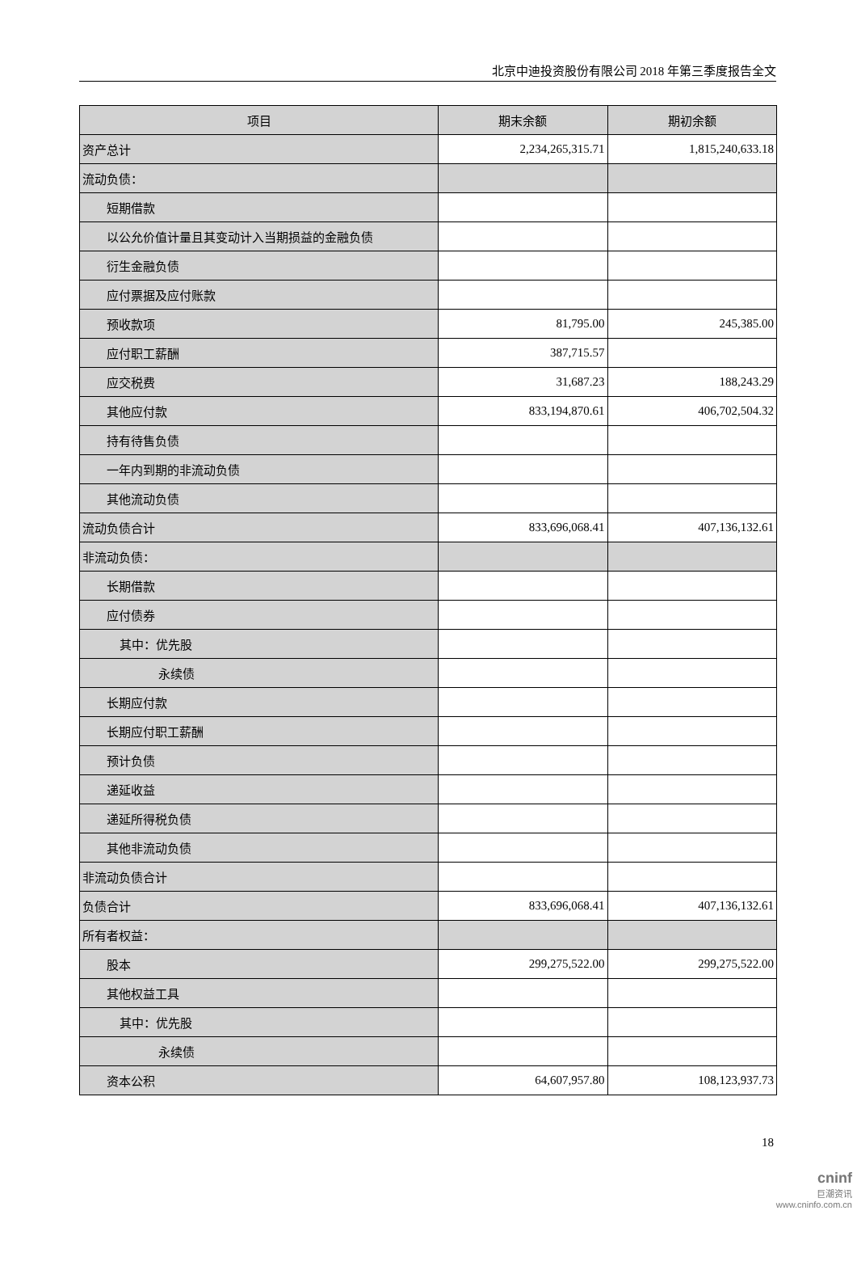北京中迪投资股份有限公司 2018 年第三季度报告全文
| 项目 | 期末余额 | 期初余额 |
| --- | --- | --- |
| 资产总计 | 2,234,265,315.71 | 1,815,240,633.18 |
| 流动负债： | | |
| 短期借款 | | |
| 以公允价值计量且其变动计入当期损益的金融负债 | | |
| 衍生金融负债 | | |
| 应付票据及应付账款 | | |
| 预收款项 | 81,795.00 | 245,385.00 |
| 应付职工薪酬 | 387,715.57 | |
| 应交税费 | 31,687.23 | 188,243.29 |
| 其他应付款 | 833,194,870.61 | 406,702,504.32 |
| 持有待售负债 | | |
| 一年内到期的非流动负债 | | |
| 其他流动负债 | | |
| 流动负债合计 | 833,696,068.41 | 407,136,132.61 |
| 非流动负债： | | |
| 长期借款 | | |
| 应付债券 | | |
| 其中：优先股 | | |
| 永续债 | | |
| 长期应付款 | | |
| 长期应付职工薪酬 | | |
| 预计负债 | | |
| 递延收益 | | |
| 递延所得税负债 | | |
| 其他非流动负债 | | |
| 非流动负债合计 | | |
| 负债合计 | 833,696,068.41 | 407,136,132.61 |
| 所有者权益： | | |
| 股本 | 299,275,522.00 | 299,275,522.00 |
| 其他权益工具 | | |
| 其中：优先股 | | |
| 永续债 | | |
| 资本公积 | 64,607,957.80 | 108,123,937.73 |
18
cninf
巨潮资讯
www.cninfo.com.cn